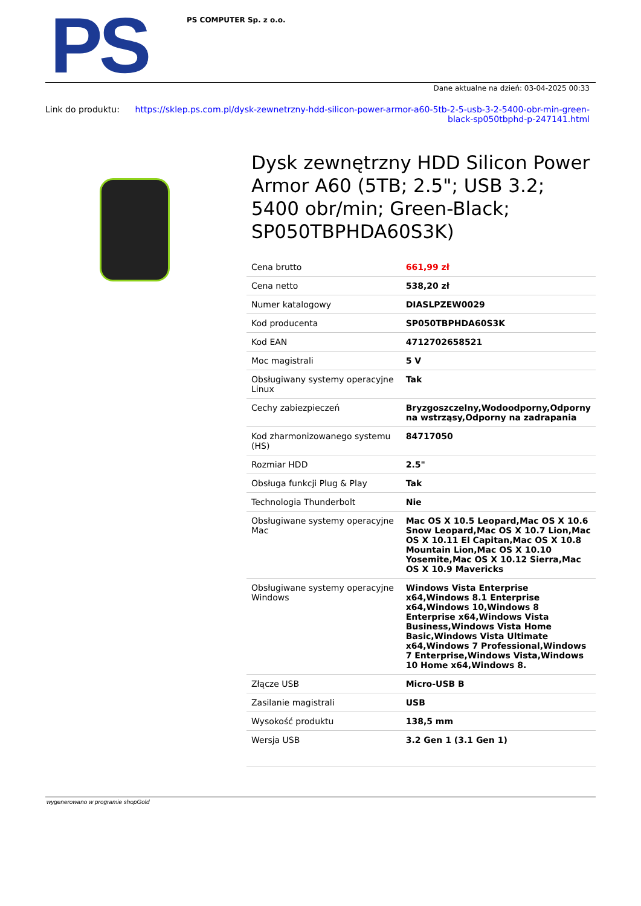PS
PS COMPUTER Sp. z o.o.
Dane aktualne na dzień: 03-04-2025 00:33
Link do produktu: https://sklep.ps.com.pl/dysk-zewnetrzny-hdd-silicon-power-armor-a60-5tb-2-5-usb-3-2-5400-obr-min-green-black-sp050tbphd-p-247141.html
Dysk zewnętrzny HDD Silicon Power Armor A60 (5TB; 2.5"; USB 3.2; 5400 obr/min; Green-Black; SP050TBPHDA60S3K)
| Cena brutto | 661,99 zł |
| Cena netto | 538,20 zł |
| Numer katalogowy | DIASLPZEW0029 |
| Kod producenta | SP050TBPHDA60S3K |
| Kod EAN | 4712702658521 |
| Moc magistrali | 5 V |
| Obsługiwany systemy operacyjne Linux | Tak |
| Cechy zabiezpieczeń | Bryzgoszczelny,Wodoodporny,Odporny na wstrząsy,Odporny na zadrapania |
| Kod zharmonizowanego systemu (HS) | 84717050 |
| Rozmiar HDD | 2.5" |
| Obsługa funkcji Plug & Play | Tak |
| Technologia Thunderbolt | Nie |
| Obsługiwane systemy operacyjne Mac | Mac OS X 10.5 Leopard,Mac OS X 10.6 Snow Leopard,Mac OS X 10.7 Lion,Mac OS X 10.11 El Capitan,Mac OS X 10.8 Mountain Lion,Mac OS X 10.10 Yosemite,Mac OS X 10.12 Sierra,Mac OS X 10.9 Mavericks |
| Obsługiwane systemy operacyjne Windows | Windows Vista Enterprise x64,Windows 8.1 Enterprise x64,Windows 10,Windows 8 Enterprise x64,Windows Vista Business,Windows Vista Home Basic,Windows Vista Ultimate x64,Windows 7 Professional,Windows 7 Enterprise,Windows Vista,Windows 10 Home x64,Windows 8. |
| Złącze USB | Micro-USB B |
| Zasilanie magistrali | USB |
| Wysokość produktu | 138,5 mm |
| Wersja USB | 3.2 Gen 1 (3.1 Gen 1) |
wygenerowano w programie shopGold